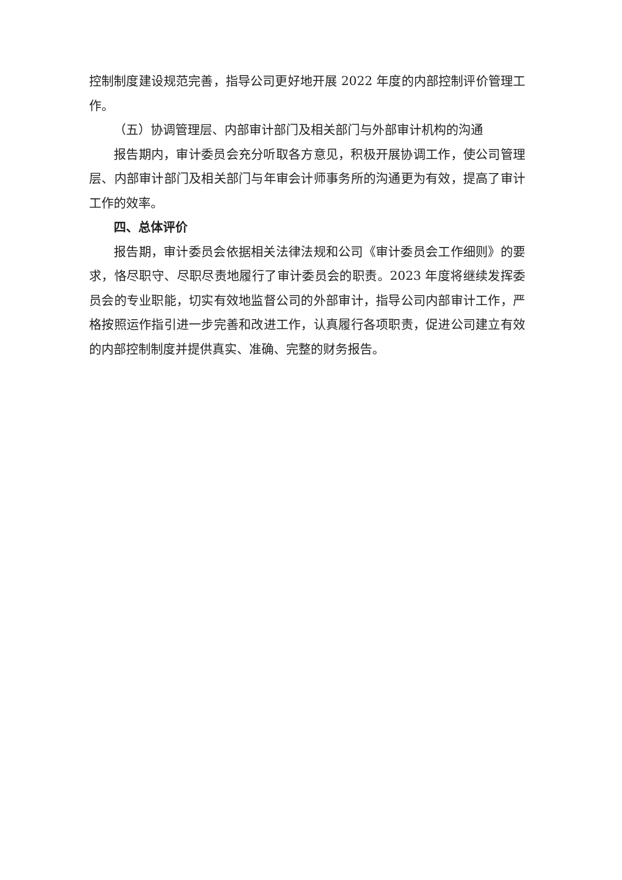控制制度建设规范完善，指导公司更好地开展 2022 年度的内部控制评价管理工作。
（五）协调管理层、内部审计部门及相关部门与外部审计机构的沟通
报告期内，审计委员会充分听取各方意见，积极开展协调工作，使公司管理层、内部审计部门及相关部门与年审会计师事务所的沟通更为有效，提高了审计工作的效率。
四、总体评价
报告期，审计委员会依据相关法律法规和公司《审计委员会工作细则》的要求，恪尽职守、尽职尽责地履行了审计委员会的职责。2023 年度将继续发挥委员会的专业职能，切实有效地监督公司的外部审计，指导公司内部审计工作，严格按照运作指引进一步完善和改进工作，认真履行各项职责，促进公司建立有效的内部控制制度并提供真实、准确、完整的财务报告。